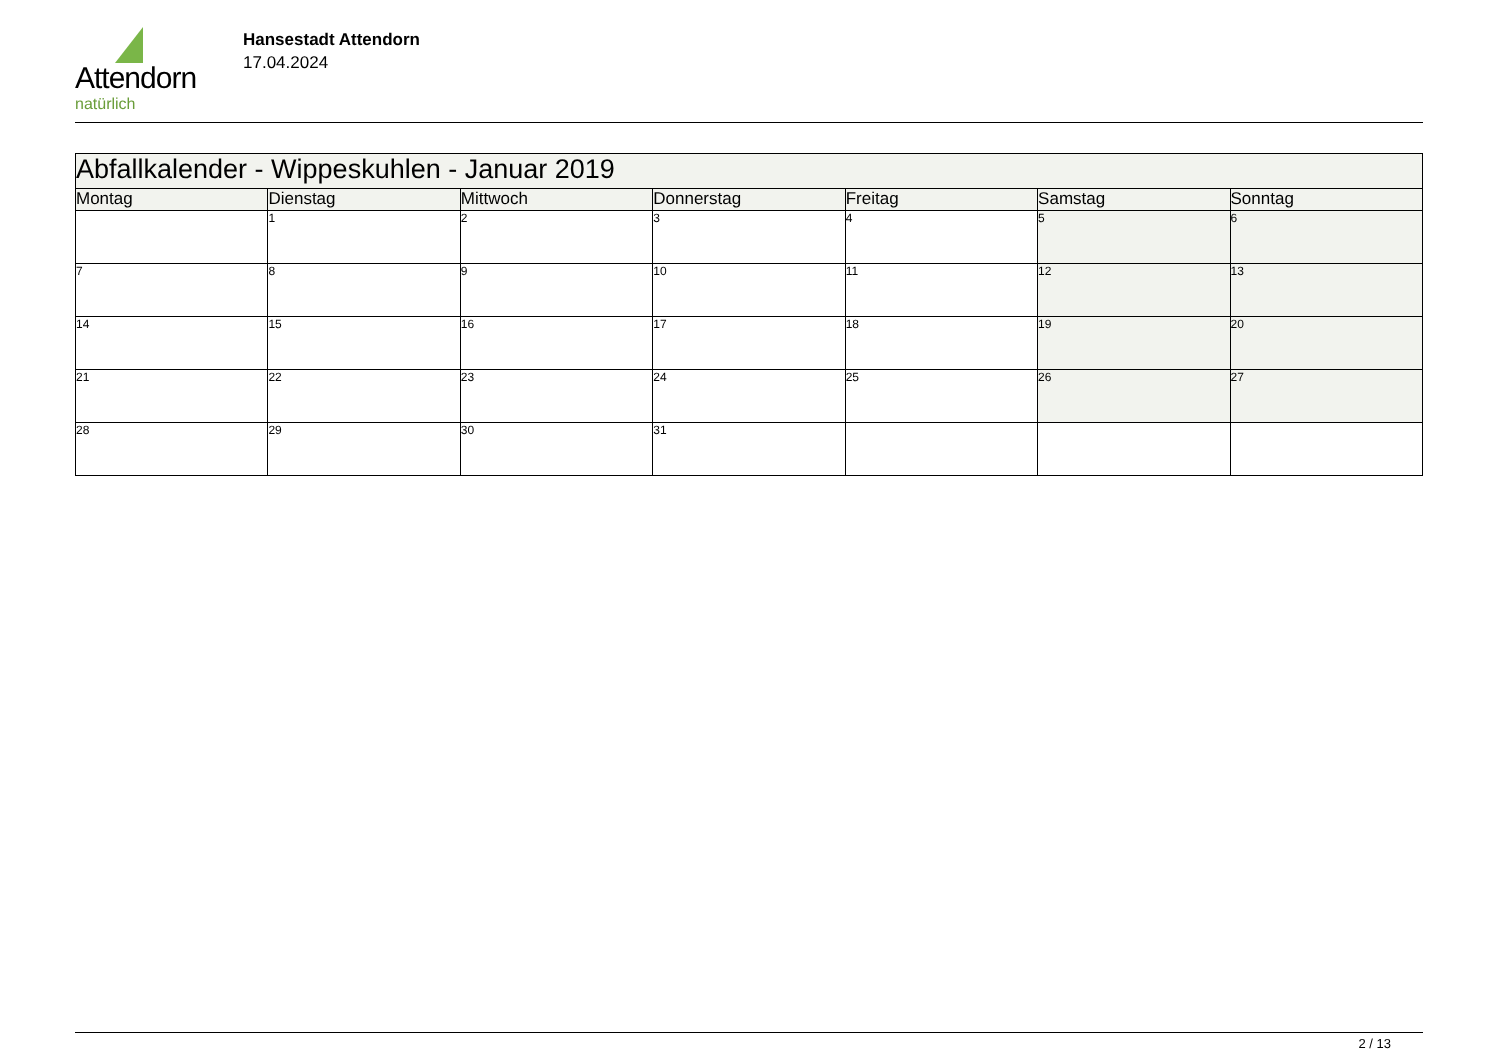Attendorn
natürlich
Hansestadt Attendorn
17.04.2024
| Abfallkalender - Wippeskuhlen - Januar 2019 | | | | | | |
| Montag | Dienstag | Mittwoch | Donnerstag | Freitag | Samstag | Sonntag |
| | 1 | 2 | 3 | 4 | 5 | 6 |
| 7 | 8 | 9 | 10 | 11 | 12 | 13 |
| 14 | 15 | 16 | 17 | 18 | 19 | 20 |
| 21 | 22 | 23 | 24 | 25 | 26 | 27 |
| 28 | 29 | 30 | 31 | | | |
2 / 13